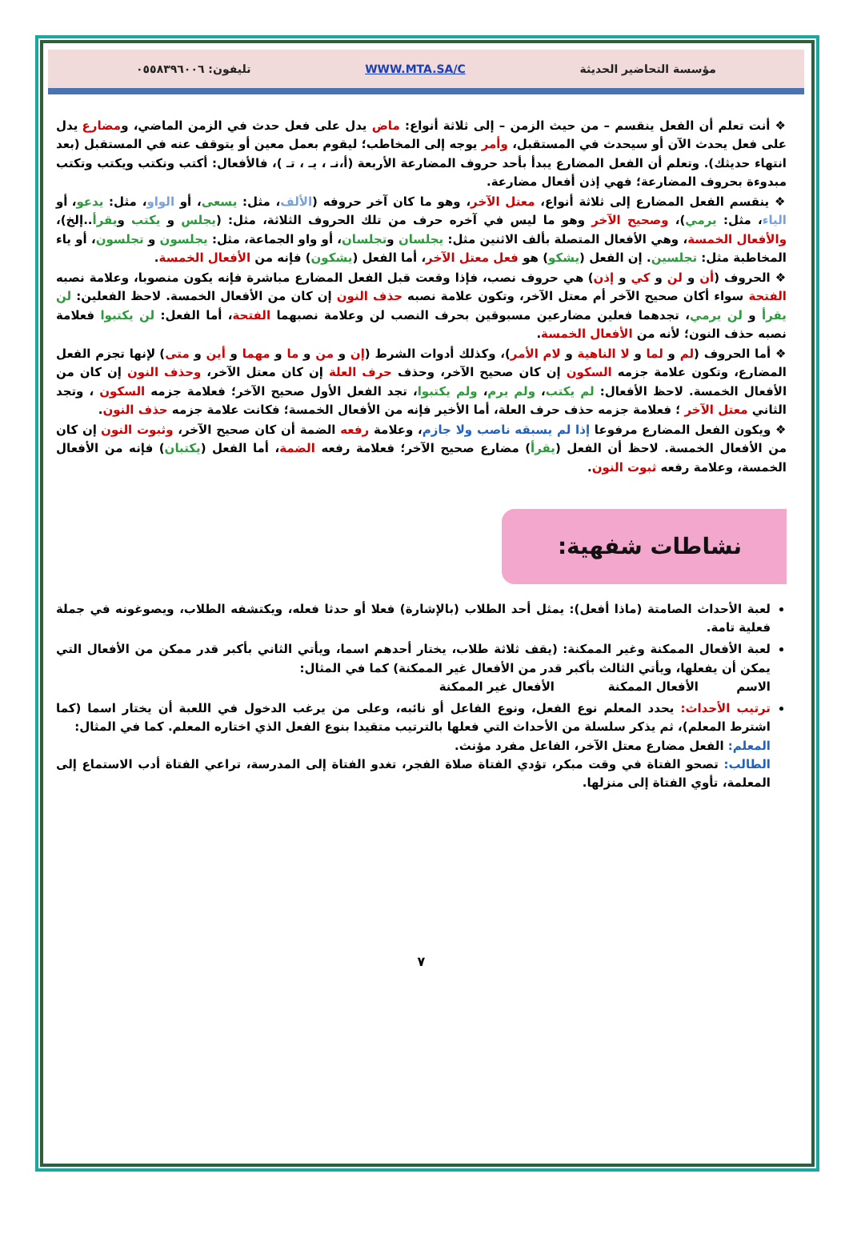مؤسسة التحاضير الحديثة WWW.MTA.SA/C تليفون: ٠٥٥٨٣٩٦٠٠٦
❖ أنت تعلم أن الفعل ينقسم – من حيث الزمن – إلى ثلاثة أنواع: ماض يدل على فعل حدث في الزمن الماضي، ومضارع يدل على فعل يحدث الآن أو سيحدث في المستقبل، وأمر يوجه إلى المخاطب؛ ليقوم بعمل معين أو يتوقف عنه في المستقبل (بعد انتهاء حديثك). وتعلم أن الفعل المضارع يبدأ بأحد حروف المضارعة الأربعة (أ،نـ ، يـ ، تـ )، فالأفعال: أكتب ونكتب ويكتب وتكتب مبدوءة بحروف المضارعة؛ فهي إذن أفعال مضارعة.
❖ ينقسم الفعل المضارع إلى ثلاثة أنواع، معتل الآخر، وهو ما كان آخر حروفه (الألف، مثل: يسعى، أو الواو، مثل: يدعو، أو الياء، مثل: يرمي)، وصحيح الآخر وهو ما ليس في آخره حرف من تلك الحروف الثلاثة، مثل: (يجلس و يكتب ويقرأ..إلخ)، والأفعال الخمسة، وهي الأفعال المتصلة بألف الاثنين مثل: يجلسان وتجلسان، أو واو الجماعة، مثل: يجلسون و تجلسون، أو ياء المخاطبة مثل: تجلسين. إن الفعل (يشكو) هو فعل معتل الآخر، أما الفعل (يشكون) فإنه من الأفعال الخمسة.
❖ الحروف (أن و لن و كي و إذن) هي حروف نصب، فإذا وقعت قبل الفعل المضارع مباشرة فإنه يكون منصوبا، وعلامة نصبه الفتحة سواء أكان صحيح الآخر أم معتل الآخر، وتكون علامة نصبه حذف النون إن كان من الأفعال الخمسة. لاحظ الفعلين: لن يقرأ و لن يرمي، تجدهما فعلين مضارعين مسبوقين بحرف النصب لن وعلامة نصبهما الفتحة، أما الفعل: لن يكتبوا فعلامة نصبه حذف النون؛ لأنه من الأفعال الخمسة.
❖ أما الحروف (لم و لما و لا الناهية و لام الأمر)، وكذلك أدوات الشرط (إن و من و ما و مهما و أين و متى) لإنها تجزم الفعل المضارع، وتكون علامة جزمه السكون إن كان صحيح الآخر، وحذف حرف العلة إن كان معتل الآخر، وحذف النون إن كان من الأفعال الخمسة. لاحظ الأفعال: لم يكتب، ولم يرم، ولم يكتبوا، تجد الفعل الأول صحيح الآخر؛ فعلامة جزمه السكون ، وتجد الثاني معتل الآخر ؛ فعلامة جزمه حذف حرف العلة، أما الأخير فإنه من الأفعال الخمسة؛ فكانت علامة جزمه حذف النون.
❖ ويكون الفعل المضارع مرفوعا إذا لم يسبقه ناصب ولا جازم، وعلامة رفعه الضمة أن كان صحيح الآخر، وثبوت النون إن كان من الأفعال الخمسة. لاحظ أن الفعل (يقرأ) مضارع صحيح الآخر؛ فعلامة رفعه الضمة، أما الفعل (يكتبان) فإنه من الأفعال الخمسة، وعلامة رفعه ثبوت النون.
نشاطات شفهية:
لعبة الأحداث الصامتة (ماذا أفعل): يمثل أحد الطلاب (بالإشارة) فعلا أو حدثا فعله، ويكتشفه الطلاب، ويصوغونه في جملة فعلية تامة.
لعبة الأفعال الممكنة وغير الممكنة: (يقف ثلاثة طلاب، يختار أحدهم اسما، ويأتي الثاني بأكبر قدر ممكن من الأفعال التي يمكن أن يفعلها، ويأتي الثالث بأكبر قدر من الأفعال غير الممكنة) كما في المثال:
الاسم الأفعال الممكنة الأفعال غير الممكنة
ترتيب الأحداث: يحدد المعلم نوع الفعل، ونوع الفاعل أو نائبه، وعلى من يرغب الدخول في اللعبة أن يختار اسما (كما اشترط المعلم)، ثم يذكر سلسلة من الأحداث التي فعلها بالترتيب متقيدا بنوع الفعل الذي اختاره المعلم. كما في المثال:
المعلم: الفعل مضارع معتل الآخر، الفاعل مفرد مؤنث.
الطالب: تصحو الفتاة في وقت مبكر، تؤدي الفتاة صلاة الفجر، تغدو الفتاة إلى المدرسة، تراعي الفتاة أدب الاستماع إلى المعلمة، تأوي الفتاة إلى منزلها.
٧